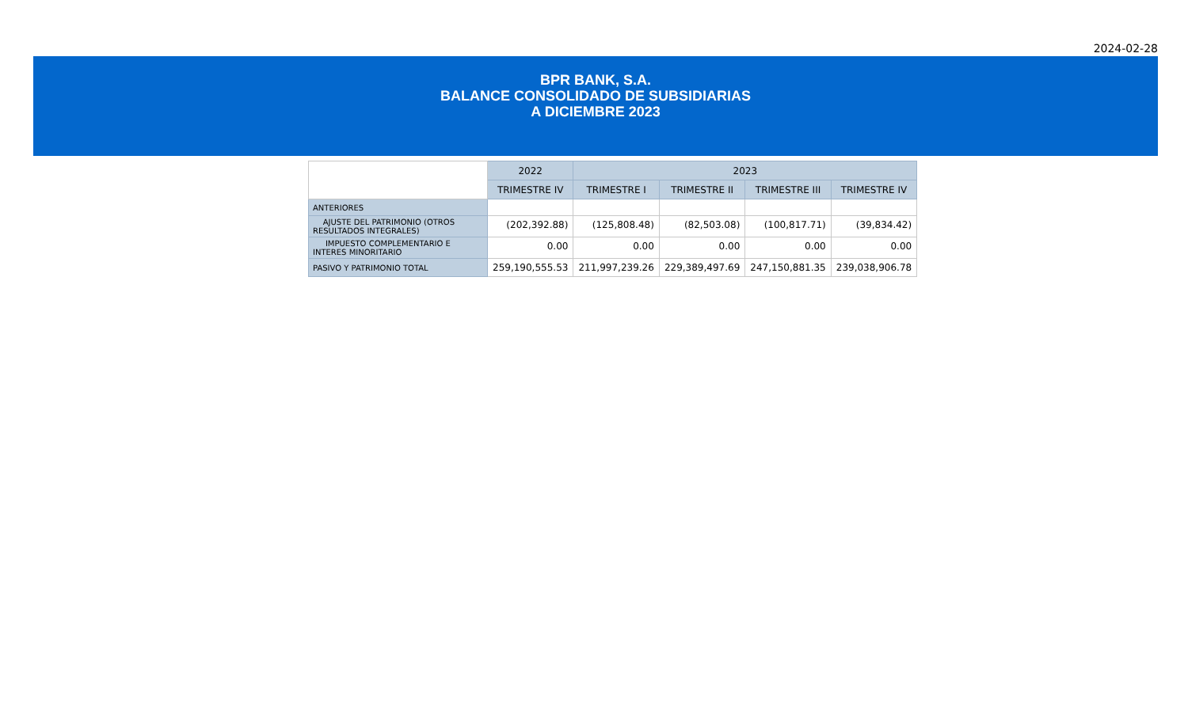2024-02-28
BPR BANK, S.A.
BALANCE CONSOLIDADO DE SUBSIDIARIAS
A DICIEMBRE 2023
| | 2022 | 2023 | | | |
| | TRIMESTRE IV | TRIMESTRE I | TRIMESTRE II | TRIMESTRE III | TRIMESTRE IV |
| ANTERIORES | | | | | |
| AJUSTE DEL PATRIMONIO (OTROS RESULTADOS INTEGRALES) | (202,392.88) | (125,808.48) | (82,503.08) | (100,817.71) | (39,834.42) |
| IMPUESTO COMPLEMENTARIO E INTERES MINORITARIO | 0.00 | 0.00 | 0.00 | 0.00 | 0.00 |
| PASIVO Y PATRIMONIO TOTAL | 259,190,555.53 | 211,997,239.26 | 229,389,497.69 | 247,150,881.35 | 239,038,906.78 |